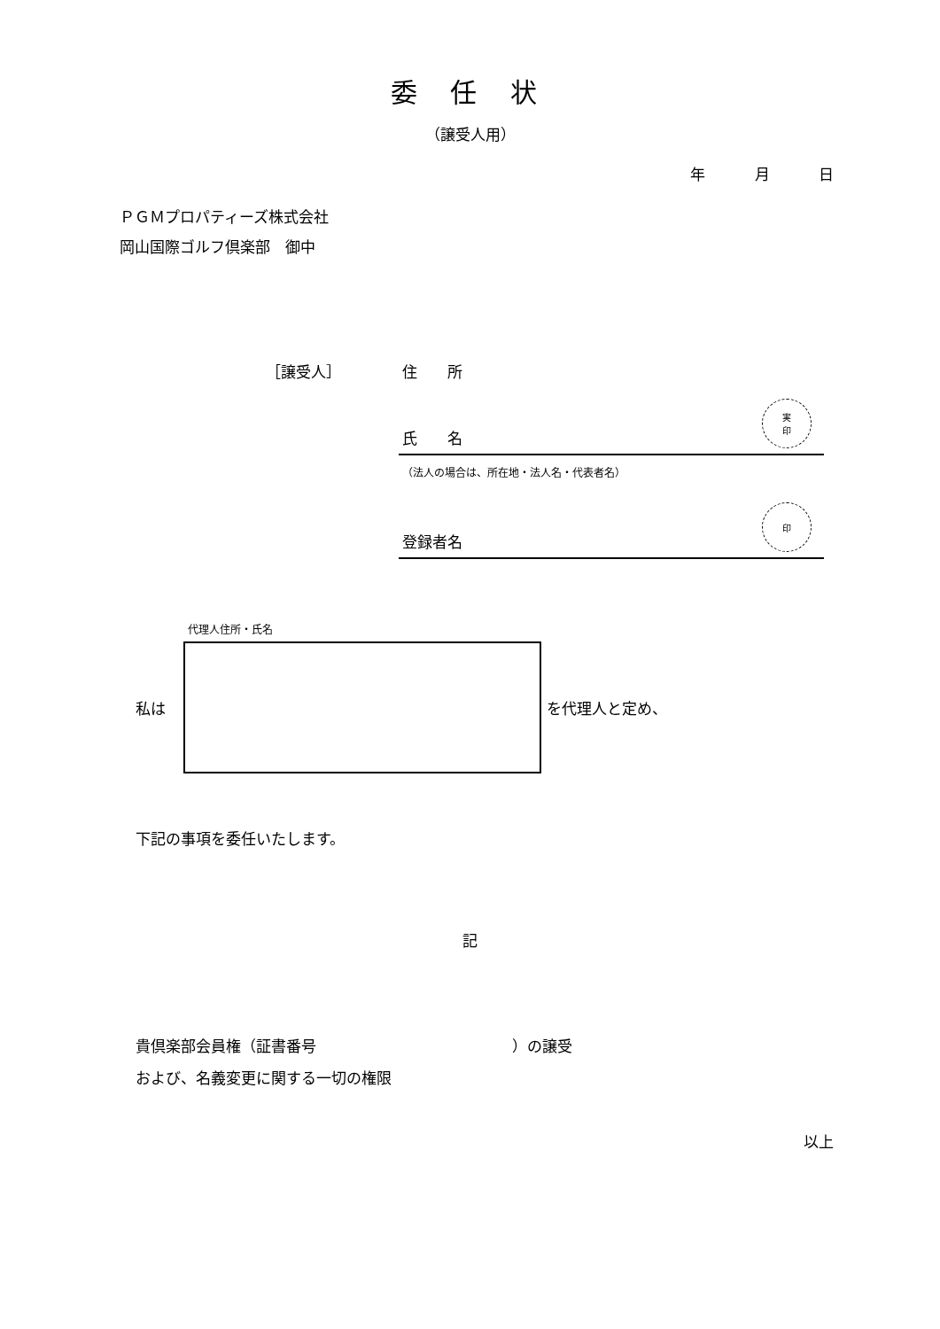委 任 状
（譲受人用）
年 月 日
ＰＧＭプロパティーズ株式会社
岡山国際ゴルフ倶楽部　御中
［譲受人］ 住　　所
氏　　名 実
印
（法人の場合は、所在地・法人名・代表者名）
登録者名 印
代理人住所・氏名
私は を代理人と定め、
下記の事項を委任いたします。
記
貴倶楽部会員権（証書番号　　　　　　　　　　　　　）の譲受
および、名義変更に関する一切の権限
以上